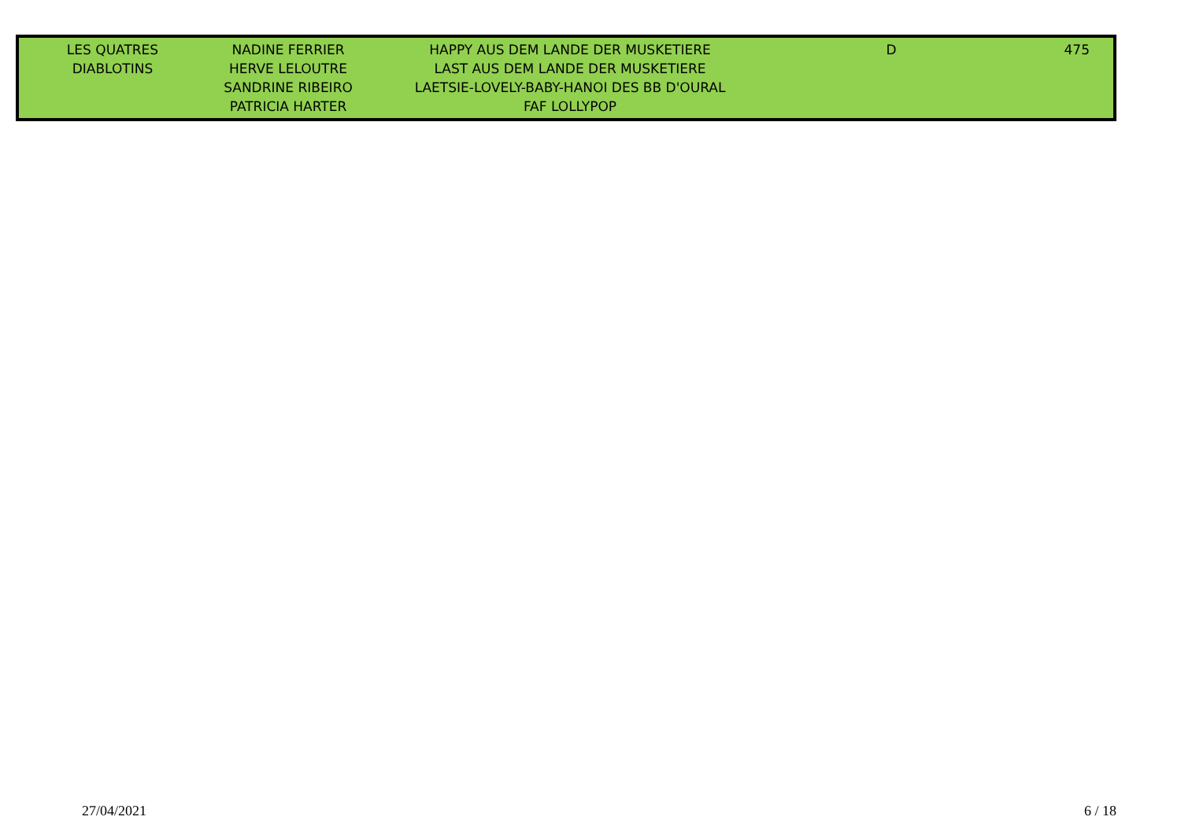| LES QUATRES DIABLOTINS | NADINE FERRIER HERVE LELOUTRE SANDRINE RIBEIRO PATRICIA HARTER | HAPPY AUS DEM LANDE DER MUSKETIERE LAST AUS DEM LANDE DER MUSKETIERE LAETSIE-LOVELY-BABY-HANOI DES BB D'OURAL FAF LOLLYPOP | D | 475 |
27/04/2021 6 / 18